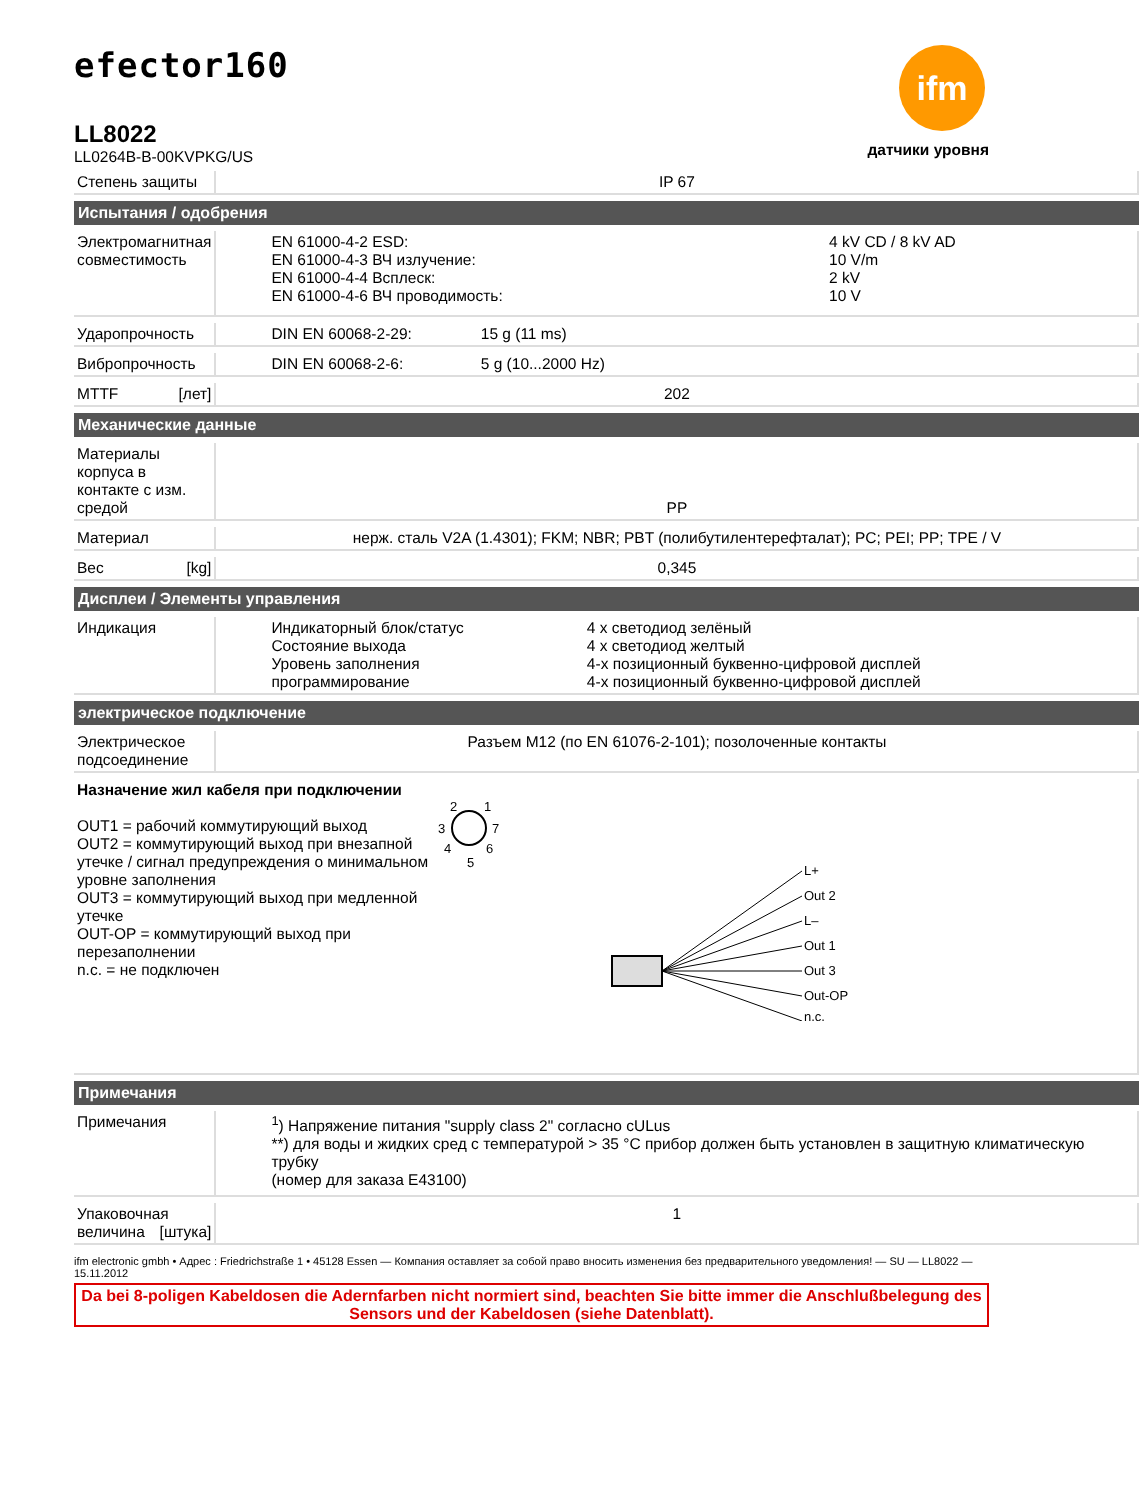efector160
LL8022
LL0264B-B-00KVPKG/US
ifm
датчики уровня
| Степень защиты | | IP 67 |
| Испытания / одобрения | | |
| Электромагнитная совместимость | | / EN 61000-4-2 ESD: / 4 kV CD / 8 kV AD / / EN 61000-4-3 ВЧ излучение: / 10 V/m / / EN 61000-4-4 Всплеск: / 2 kV / / EN 61000-4-6 ВЧ проводимость: / 10 V / |
| Ударопрочность | | DIN EN 60068-2-29: 15 g (11 ms) |
| Вибропрочность | | DIN EN 60068-2-6: 5 g (10...2000 Hz) |
| MTTF [лет] | | 202 |
| Механические данные | | |
| Материалы корпуса в контакте с изм. средой | | PP |
| Материал | | нерж. сталь V2A (1.4301); FKM; NBR; PBT (полибутилентерефталат); PC; PEI; PP; TPE / V |
| Вес [kg] | | 0,345 |
| Дисплеи / Элементы управления | | |
| Индикация | | / Индикаторный блок/статус / 4 x светодиод зелёный / / Состояние выхода / 4 x светодиод желтый / / Уровень заполнения / 4-х позиционный буквенно-цифровой дисплей / / программирование / 4-х позиционный буквенно-цифровой дисплей / |
| электрическое подключение | | |
| Электрическое подсоединение | | Разъем M12 (по EN 61076-2-101); позолоченные контакты |
| Назначение жил кабеля при подключении OUT1 = рабочий коммутирующий выход OUT2 = коммутирующий выход при внезапной утечке / сигнал предупреждения о минимальном уровне заполнения OUT3 = коммутирующий выход при медленной утечке OUT-OP = коммутирующий выход при перезаполнении n.c. = не подключен 2 1 3 7 4 6 5 L+ Out 2 L– Out 1 Out 3 Out-OP n.c. | | |
| Примечания | | |
| Примечания | | <sup>1</sup>) Напряжение питания "supply class 2" согласно cULus **) для воды и жидких сред с температурой > 35 °C прибор должен быть установлен в защитную климатическую трубку (номер для заказа E43100) |
| Упаковочная величина [штука] | | 1 |
ifm electronic gmbh • Адрес : Friedrichstraße 1 • 45128 Essen — Компания оставляет за собой право вносить изменения без предварительного уведомления! — SU — LL8022 — 15.11.2012
Da bei 8-poligen Kabeldosen die Adernfarben nicht normiert sind, beachten Sie bitte immer die Anschlußbelegung des Sensors und der Kabeldosen (siehe Datenblatt).